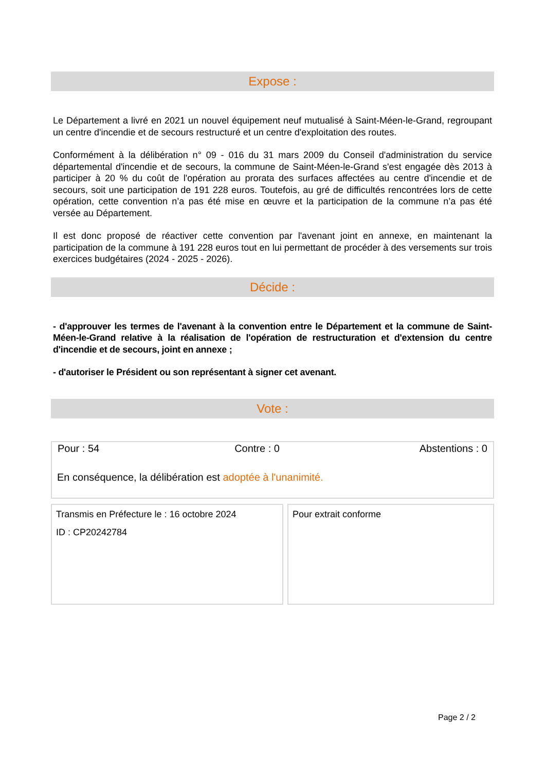Expose :
Le Département a livré en 2021 un nouvel équipement neuf mutualisé à Saint-Méen-le-Grand, regroupant un centre d'incendie et de secours restructuré et un centre d'exploitation des routes.
Conformément à la délibération n° 09 - 016 du 31 mars 2009 du Conseil d'administration du service départemental d'incendie et de secours, la commune de Saint-Méen-le-Grand s'est engagée dès 2013 à participer à 20 % du coût de l'opération au prorata des surfaces affectées au centre d'incendie et de secours, soit une participation de 191 228 euros. Toutefois, au gré de difficultés rencontrées lors de cette opération, cette convention n’a pas été mise en œuvre et la participation de la commune n’a pas été versée au Département.
Il est donc proposé de réactiver cette convention par l'avenant joint en annexe, en maintenant la participation de la commune à 191 228 euros tout en lui permettant de procéder à des versements sur trois exercices budgétaires (2024 - 2025 - 2026).
Décide :
- d'approuver les termes de l'avenant à la convention entre le Département et la commune de Saint-Méen-le-Grand relative à la réalisation de l'opération de restructuration et d'extension du centre d'incendie et de secours, joint en annexe ;
- d'autoriser le Président ou son représentant à signer cet avenant.
Vote :
| Pour : 54 | Contre : 0 | Abstentions : 0 |
En conséquence, la délibération est adoptée à l'unanimité.
Transmis en Préfecture le : 16 octobre 2024
ID : CP20242784
Pour extrait conforme
Page 2 / 2